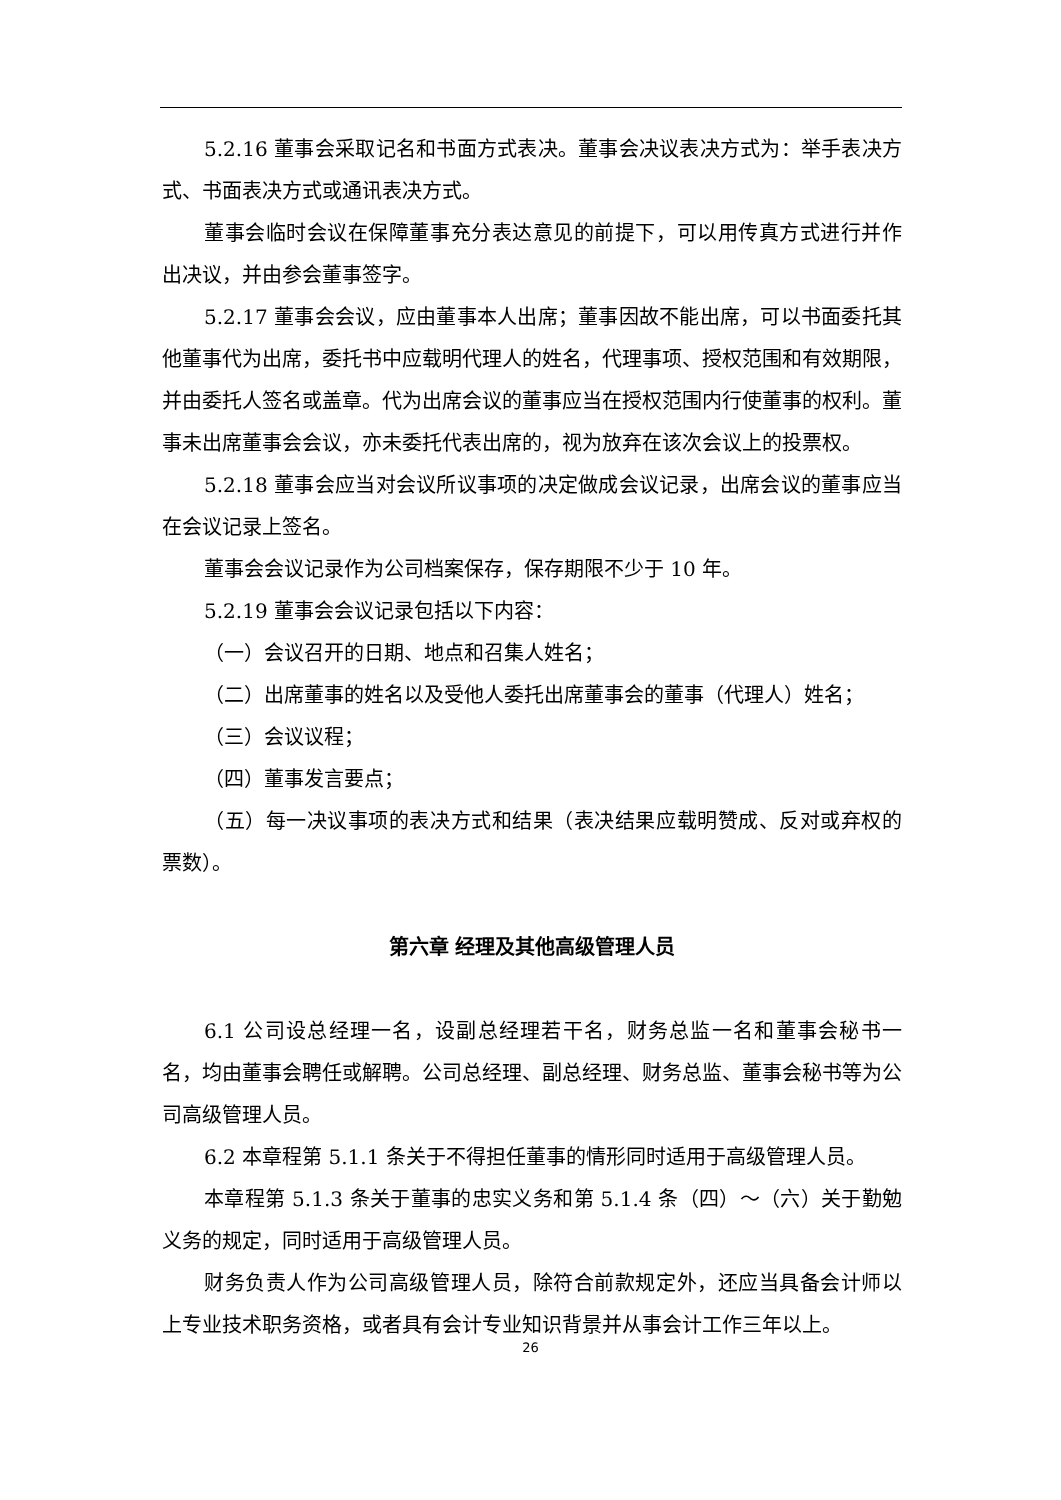5.2.16 董事会采取记名和书面方式表决。董事会决议表决方式为：举手表决方式、书面表决方式或通讯表决方式。
董事会临时会议在保障董事充分表达意见的前提下，可以用传真方式进行并作出决议，并由参会董事签字。
5.2.17 董事会会议，应由董事本人出席；董事因故不能出席，可以书面委托其他董事代为出席，委托书中应载明代理人的姓名，代理事项、授权范围和有效期限，并由委托人签名或盖章。代为出席会议的董事应当在授权范围内行使董事的权利。董事未出席董事会会议，亦未委托代表出席的，视为放弃在该次会议上的投票权。
5.2.18 董事会应当对会议所议事项的决定做成会议记录，出席会议的董事应当在会议记录上签名。
董事会会议记录作为公司档案保存，保存期限不少于 10 年。
5.2.19 董事会会议记录包括以下内容：
（一）会议召开的日期、地点和召集人姓名；
（二）出席董事的姓名以及受他人委托出席董事会的董事（代理人）姓名；
（三）会议议程；
（四）董事发言要点；
（五）每一决议事项的表决方式和结果（表决结果应载明赞成、反对或弃权的票数）。
第六章 经理及其他高级管理人员
6.1 公司设总经理一名，设副总经理若干名，财务总监一名和董事会秘书一名，均由董事会聘任或解聘。公司总经理、副总经理、财务总监、董事会秘书等为公司高级管理人员。
6.2 本章程第 5.1.1 条关于不得担任董事的情形同时适用于高级管理人员。
本章程第 5.1.3 条关于董事的忠实义务和第 5.1.4 条（四）～（六）关于勤勉义务的规定，同时适用于高级管理人员。
财务负责人作为公司高级管理人员，除符合前款规定外，还应当具备会计师以上专业技术职务资格，或者具有会计专业知识背景并从事会计工作三年以上。
26